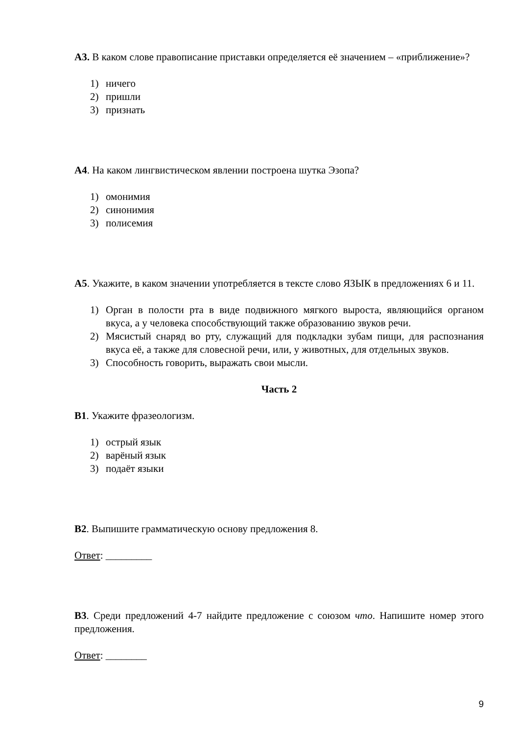А3. В каком слове правописание приставки определяется её значением – «приближение»?
1) ничего
2) пришли
3) признать
А4. На каком лингвистическом явлении построена шутка Эзопа?
1) омонимия
2) синонимия
3) полисемия
А5. Укажите, в каком значении употребляется в тексте слово ЯЗЫК в предложениях 6 и 11.
1) Орган в полости рта в виде подвижного мягкого выроста, являющийся органом вкуса, а у человека способствующий также образованию звуков речи.
2) Мясистый снаряд во рту, служащий для подкладки зубам пищи, для распознания вкуса её, а также для словесной речи, или, у животных, для отдельных звуков.
3) Способность говорить, выражать свои мысли.
Часть 2
В1. Укажите фразеологизм.
1) острый язык
2) варёный язык
3) подаёт языки
В2. Выпишите грамматическую основу предложения 8.
Ответ: _________
В3. Среди предложений 4-7 найдите предложение с союзом что. Напишите номер этого предложения.
Ответ: ________
9